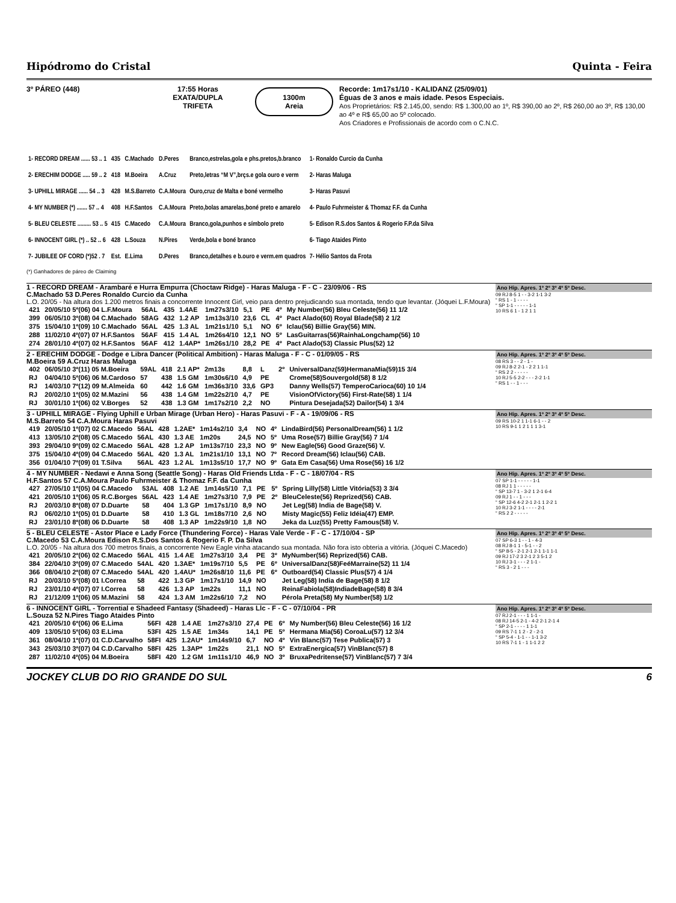Hipódromo do Cristal Quinta - Feira
3º PÁREO (448) 17:55 Horas
EXATA/DUPLA
TRIFETA
1300m
Areia
Recorde: 1m17s1/10 - KALIDANZ (25/09/01)
Éguas de 3 anos e mais idade. Pesos Especiais.
Aos Proprietários: R$ 2.145,00, sendo: R$ 1.300,00 ao 1º, R$ 390,00 ao 2º, R$ 260,00 ao 3º, R$ 130,00 ao 4º e R$ 65,00 ao 5º colocado.
Aos Criadores e Profissionais de acordo com o C.N.C.
| 1- RECORD DREAM ...... 53 .. 1 | 435 | C.Machado | D.Peres | Branco,estrelas,gola e phs.pretos,b.branco | 1- Ronaldo Curcio da Cunha |
| 2- ERECHIM DODGE ..... 59 .. 2 | 418 | M.Boeira | A.Cruz | Preto,letras “M V”,brçs.e gola ouro e verm | 2- Haras Maluga |
| 3- UPHILL MIRAGE ...... 54 .. 3 | 428 | M.S.Barreto | C.A.Moura | Ouro,cruz de Malta e boné vermelho | 3- Haras Pasuvi |
| 4- MY NUMBER (*) ....... 57 .. 4 | 408 | H.F.Santos | C.A.Moura | Preto,bolas amarelas,boné preto e amarelo | 4- Paulo Fuhrmeister & Thomaz F.F. da Cunha |
| 5- BLEU CELESTE ......... 53 .. 5 | 415 | C.Macedo | C.A.Moura | Branco,gola,punhos e símbolo preto | 5- Edison R.S.dos Santos & Rogerio F.P.da Silva |
| 6- INNOCENT GIRL (*) .. 52 .. 6 | 428 | L.Souza | N.Pires | Verde,bola e boné branco | 6- Tiago Ataides Pinto |
| 7- JUBILEE OF CORD (*)52 . 7 | Est. | E.Lima | D.Peres | Branco,detalhes e b.ouro e verm.em quadros | 7- Hélio Santos da Frota |
(*) Ganhadores de páreo de Claiming
1 - RECORD DREAM - Arambaré e Hurra Empurra (Choctaw Ridge) - Haras Maluga - F - C - 23/09/06 - RS
C.Machado 53 D.Peres Ronaldo Curcio da Cunha
L.O. 20/05 - Na altura dos 1.200 metros finais a concorrente Innocent Girl, veio para dentro prejudicando sua montada, tendo que levantar. (Jóquei L.F.Moura)
| 421 | 20/05/10 5º(06) 04 L.F.Moura | 56AL | 435 | 1.4AE | 1m27s3/10 | 5,1 | PE | 4º | My Number(56) Bleu Celeste(56) 11 1/2 |
| 399 | 06/05/10 3º(08) 04 C.Machado | 58AG | 432 | 1.2 AP | 1m13s3/10 | 23,6 | CL | 4º | Pact Alado(60) Royal Blade(58) 2 1/2 |
| 375 | 15/04/10 1º(09) 10 C.Machado | 56AL | 425 | 1.3 AL | 1m21s1/10 | 5,1 | NO | 6º | Iclau(56) Billie Gray(56) MIN. |
| 288 | 11/02/10 4º(07) 07 H.F.Santos | 56AF | 415 | 1.4 AL | 1m26s4/10 | 12,1 | NO | 5º | LasGuitarras(56)RainhaLongchamp(56) 10 |
| 274 | 28/01/10 4º(07) 02 H.F.Santos | 56AF | 412 | 1.4AP* | 1m26s1/10 | 28,2 | PE | 4º | Pact Alado(53) Classic Plus(52) 12 |
Ano Hip. Apres. 1º 2º 3º 4º 5º Desc.
09 RJ 8-5 1 - - 3-2 1-1 3-2
“ RS 1 - 1 - - - -
“ SP 1-1 - - - - - 1-1
10 RS 6 1 - 1 2 1 1
2 - ERECHIM DODGE - Dodge e Libra Dancer (Political Ambition) - Haras Maluga - F - C - 01/09/05 - RS
M.Boeira 59 A.Cruz Haras Maluga
| 402 | 06/05/10 3º(11) 05 M.Boeira | 59AL | 418 | 2.1 AP* | 2m13s | 8,8 | L | 2º | UniversalDanz(59)HermanaMia(59)15 3/4 |
| RJ | 04/04/10 5º(06) 06 M.Cardoso | 57 | 438 | 1.5 GM | 1m30s6/10 | 4,9 | PE | | Crome(58)Souvergold(58) 8 1/2 |
| RJ | 14/03/10 7º(12) 09 M.Almeida | 60 | 442 | 1.6 GM | 1m36s3/10 | 33,6 | GP3 | | Danny Wells(57) TemperoCarioca(60) 10 1/4 |
| RJ | 20/02/10 1º(05) 02 M.Mazini | 56 | 438 | 1.4 GM | 1m22s2/10 | 4,7 | PE | | VisionOfVictory(56) First-Rate(58) 1 1/4 |
| RJ | 30/01/10 1º(06) 02 V.Borges | 52 | 438 | 1.3 GM | 1m17s2/10 | 2,2 | NO | | Pintura Desejada(52) Dailor(54) 1 3/4 |
Ano Hip. Apres. 1º 2º 3º 4º 5º Desc.
08 RS 3 - - 2 - 1 -
09 RJ 8-2 2-1 - 2 2 1 1-1
“ RS 2 2 - - - - -
10 RJ 5-5 2-2 - - - 2-2 1-1
“ RS 1 - - 1 - - -
3 - UPHILL MIRAGE - Flying Uphill e Urban Mirage (Urban Hero) - Haras Pasuvi - F - A - 19/09/06 - RS
M.S.Barreto 54 C.A.Moura Haras Pasuvi
| 419 | 20/05/10 1º(07) 02 C.Macedo | 56AL | 428 | 1.2AE* | 1m14s2/10 | 3,4 | NO | 4º | LindaBird(56) PersonalDream(56) 1 1/2 |
| 413 | 13/05/10 2º(08) 05 C.Macedo | 56AL | 430 | 1.3 AE | 1m20s | 24,5 | NO | 5º | Uma Rose(57) Billie Gray(56) 7 1/4 |
| 393 | 29/04/10 9º(09) 02 C.Macedo | 56AL | 428 | 1.2 AP | 1m13s7/10 | 23,3 | NO | 9º | New Eagle(56) Good Graze(56) V. |
| 375 | 15/04/10 4º(09) 04 C.Macedo | 56AL | 420 | 1.3 AL | 1m21s1/10 | 13,1 | NO | 7º | Record Dream(56) Iclau(56) CAB. |
| 356 | 01/04/10 7º(09) 01 T.Silva | 56AL | 423 | 1.2 AL | 1m13s5/10 | 17,7 | NO | 9º | Gata Em Casa(56) Uma Rose(56) 16 1/2 |
Ano Hip. Apres. 1º 2º 3º 4º 5º Desc.
09 RS 10-2 1 1-1 6-1 - - 2
10 RS 9-1 1 2 1 1 1 3-1
4 - MY NUMBER - Nedawi e Anna Song (Seattle Song) - Haras Old Friends Ltda - F - C - 18/07/04 - RS
H.F.Santos 57 C.A.Moura Paulo Fuhrmeister & Thomaz F.F. da Cunha
| 427 | 27/05/10 1º(05) 04 C.Macedo | 53AL | 408 | 1.2 AE | 1m14s5/10 | 7,1 | PE | 5º | Spring Lilly(58) Little Vitória(53) 3 3/4 |
| 421 | 20/05/10 1º(06) 05 R.C.Borges | 56AL | 423 | 1.4 AE | 1m27s3/10 | 7,9 | PE | 2º | BleuCeleste(56) Reprized(56) CAB. |
| RJ | 20/03/10 8º(08) 07 D.Duarte | 58 | 404 | 1.3 GP | 1m17s1/10 | 8,9 | NO | | Jet Leg(58) India de Bage(58) V. |
| RJ | 06/02/10 1º(05) 01 D.Duarte | 58 | 410 | 1.3 GL | 1m18s7/10 | 2,6 | NO | | Misty Magic(55) Feliz Idéia(47) EMP. |
| RJ | 23/01/10 8º(08) 06 D.Duarte | 58 | 408 | 1.3 AP | 1m22s9/10 | 1,8 | NO | | Jeka da Luz(55) Pretty Famous(58) V. |
Ano Hip. Apres. 1º 2º 3º 4º 5º Desc.
07 SP 1-1 - - - - - 1-1
08 RJ 1 1 - - - - -
“ SP 13-7 1 - 3-2 1 2-1 6-4
09 RJ 1 - - 1 - - -
“ SP 12-6 4-2 2-1 2-1 1 2-2 1
10 RJ 3-2 1-1 - - - - 2-1
“ RS 2 2 - - - - -
5 - BLEU CELESTE - Astor Place e Lady Force (Thundering Force) - Haras Vale Verde - F - C - 17/10/04 - SP
C.Macedo 53 C.A.Moura Edison R.S.Dos Santos & Rogerio F. P. Da Silva
L.O. 20/05 - Na altura dos 700 metros finais, a concorrente New Eagle vinha atacando sua montada. Não fora isto obteria a vitória. (Jóquei C.Macedo)
| 421 | 20/05/10 2º(06) 02 C.Macedo | 56AL | 415 | 1.4 AE | 1m27s3/10 | 3,4 | PE | 3º | MyNumber(56) Reprized(56) CAB. |
| 384 | 22/04/10 3º(09) 07 C.Macedo | 54AL | 420 | 1.3AE* | 1m19s7/10 | 5,5 | PE | 6º | UniversalDanz(58)FeéMarraine(52) 11 1/4 |
| 366 | 08/04/10 2º(08) 07 C.Macedo | 54AL | 420 | 1.4AU* | 1m26s8/10 | 11,6 | PE | 6º | Outboard(54) Classic Plus(57) 4 1/4 |
| RJ | 20/03/10 5º(08) 01 I.Correa | 58 | 422 | 1.3 GP | 1m17s1/10 | 14,9 | NO | | Jet Leg(58) India de Bage(58) 8 1/2 |
| RJ | 23/01/10 4º(07) 07 I.Correa | 58 | 426 | 1.3 AP | 1m22s | 11,1 | NO | | ReinaFabiola(58)IndiadeBage(58) 8 3/4 |
| RJ | 21/12/09 1º(06) 05 M.Mazini | 58 | 424 | 1.3 AM | 1m22s6/10 | 7,2 | NO | | Pérola Preta(58) My Number(58) 1/2 |
Ano Hip. Apres. 1º 2º 3º 4º 5º Desc.
07 SP 6-3 1 - - 1 - 4-3
08 RJ 8-1 1 - 5-1 - - 2
“ SP 8-5 - 2-1 2-1 2-1 1-1 1-1
09 RJ 17-2 3 2-1 2 3 5-1 2
10 RJ 3-1 - - - 2 1-1 -
“ RS 3 - 2 1 - - -
6 - INNOCENT GIRL - Torrential e Shadeed Fantasy (Shadeed) - Haras Llc - F - C - 07/10/04 - PR
L.Souza 52 N.Pires Tiago Ataides Pinto
| 421 | 20/05/10 6º(06) 06 E.Lima | 56FI | 428 | 1.4 AE | 1m27s3/10 | 27,4 | PE | 6º | My Number(56) Bleu Celeste(56) 16 1/2 |
| 409 | 13/05/10 5º(06) 03 E.Lima | 53FI | 425 | 1.5 AE | 1m34s | 14,1 | PE | 5º | Hermana Mia(56) CoroaLu(57) 12 3/4 |
| 361 | 08/04/10 1º(07) 01 C.D.Carvalho | 58FI | 425 | 1.2AU* | 1m14s9/10 | 6,7 | NO | 4º | Vin Blanc(57) Tese Publica(57) 3 |
| 343 | 25/03/10 3º(07) 04 C.D.Carvalho | 58FI | 425 | 1.3AP* | 1m22s | 21,1 | NO | 5º | ExtraEnergica(57) VinBlanc(57) 8 |
| 287 | 11/02/10 4º(05) 04 M.Boeira | 58FI | 420 | 1.2 GM | 1m11s1/10 | 46,9 | NO | 3º | BruxaPedritense(57) VinBlanc(57) 7 3/4 |
Ano Hip. Apres. 1º 2º 3º 4º 5º Desc.
07 RJ 2-1 - - - 1 1-1 -
08 RJ 14-5 2-1 - 4-2 2-1 2-1 4
“ SP 2-1 - - - - 1 1-1
09 RS 7-1 1 2 - 2 - 2-1
“ SP 5-4 - 1-1 - - 1-1 3-2
10 RS 7-1 1 - 1 1-1 2 2
JOCKEY CLUB DO RIO GRANDE DO SUL 6